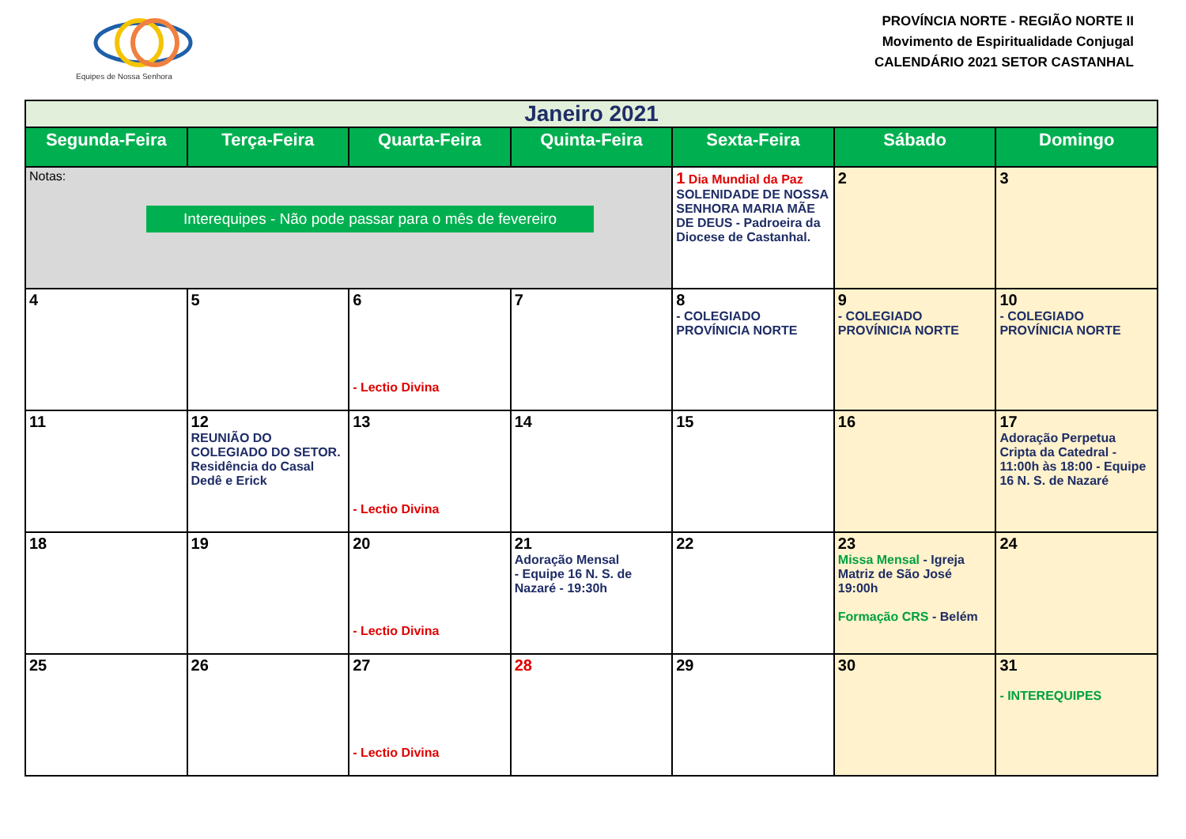Equipes de Nossa Senhora
PROVÍNCIA NORTE - REGIÃO NORTE II
Movimento de Espiritualidade Conjugal
CALENDÁRIO 2021 SETOR CASTANHAL
| Janeiro 2021 | | | | | | |
| Segunda-Feira | Terça-Feira | Quarta-Feira | Quinta-Feira | Sexta-Feira | Sábado | Domingo |
| Notas: Interequipes - Não pode passar para o mês de fevereiro | | | | 1 Dia Mundial da Paz SOLENIDADE DE NOSSA SENHORA MARIA MÃE DE DEUS - Padroeira da Diocese de Castanhal. | 2 | 3 |
| 4 | 5 | 6 - Lectio Divina | 7 | 8 - COLEGIADO PROVÍNICIA NORTE | 9 - COLEGIADO PROVÍNICIA NORTE | 10 - COLEGIADO PROVÍNICIA NORTE |
| 11 | 12 REUNIÃO DO COLEGIADO DO SETOR. Residência do Casal Dedê e Erick | 13 - Lectio Divina | 14 | 15 | 16 | 17 Adoração Perpetua Cripta da Catedral - 11:00h às 18:00 - Equipe 16 N. S. de Nazaré |
| 18 | 19 | 20 - Lectio Divina | 21 Adoração Mensal - Equipe 16 N. S. de Nazaré - 19:30h | 22 | 23 Missa Mensal - Igreja Matriz de São José 19:00h Formação CRS - Belém | 24 |
| 25 | 26 | 27 - Lectio Divina | 28 | 29 | 30 | 31 - INTEREQUIPES |